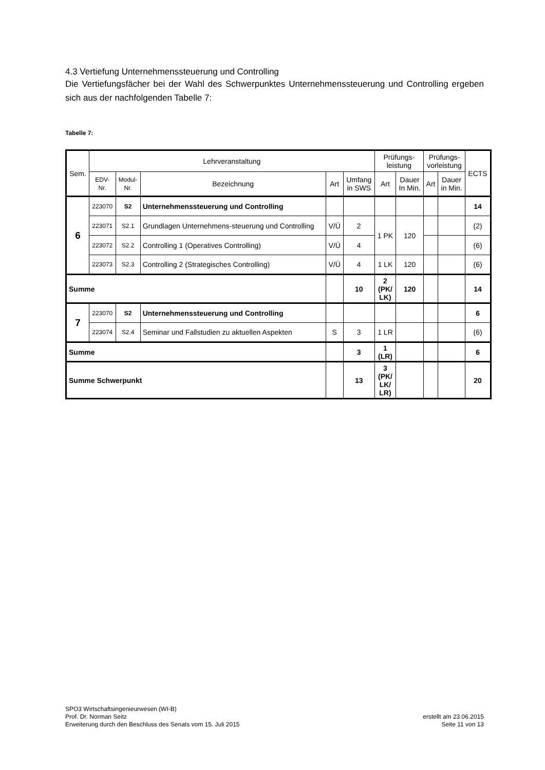4.3 Vertiefung Unternehmenssteuerung und Controlling
Die Vertiefungsfächer bei der Wahl des Schwerpunktes Unternehmenssteuerung und Controlling ergeben sich aus der nachfolgenden Tabelle 7:
Tabelle 7:
| Sem. | Lehrveranstaltung | | | | | Prüfungs- leistung | | Prüfungs- vorleistung | | ECTS |
| --- | --- | --- | --- | --- | --- | --- | --- | --- | --- | --- |
| | EDV- Nr. | Modul- Nr. | Bezeichnung | Art | Umfang in SWS | Art | Dauer In Min. | Art | Dauer in Min. | |
| 6 | 223070 | S2 | Unternehmenssteuerung und Controlling | | | | | | | 14 |
| | 223071 | S2.1 | Grundlagen Unternehmens-steuerung und Controlling | V/Ü | 2 | 1 PK | 120 | | | (2) |
| | 223072 | S2.2 | Controlling 1 (Operatives Controlling) | V/Ü | 4 | | | | | (6) |
| | 223073 | S2.3 | Controlling 2 (Strategisches Controlling) | V/Ü | 4 | 1 LK | 120 | | | (6) |
| Summe | | | | | 10 | 2 (PK/ LK) | 120 | | | 14 |
| 7 | 223070 | S2 | Unternehmenssteuerung und Controlling | | | | | | | 6 |
| | 223074 | S2.4 | Seminar und Fallstudien zu aktuellen Aspekten | S | 3 | 1 LR | | | | (6) |
| Summe | | | | | 3 | 1 (LR) | | | | 6 |
| Summe Schwerpunkt | | | | | 13 | 3 (PK/ LK/ LR) | | | | 20 |
SPO3 Wirtschaftsingenieurwesen (WI-B)
Prof. Dr. Norman Seitz
Erweiterung durch den Beschluss des Senats vom 15. Juli 2015
erstellt am 23.06.2015
Seite 11 von 13